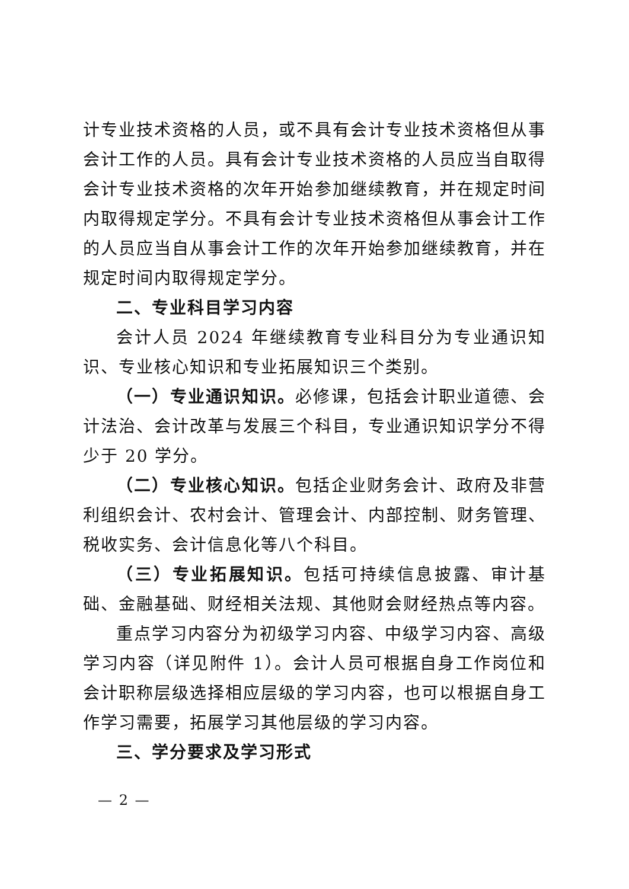计专业技术资格的人员，或不具有会计专业技术资格但从事会计工作的人员。具有会计专业技术资格的人员应当自取得会计专业技术资格的次年开始参加继续教育，并在规定时间内取得规定学分。不具有会计专业技术资格但从事会计工作的人员应当自从事会计工作的次年开始参加继续教育，并在规定时间内取得规定学分。
二、专业科目学习内容
会计人员 2024 年继续教育专业科目分为专业通识知识、专业核心知识和专业拓展知识三个类别。
（一）专业通识知识。必修课，包括会计职业道德、会计法治、会计改革与发展三个科目，专业通识知识学分不得少于 20 学分。
（二）专业核心知识。包括企业财务会计、政府及非营利组织会计、农村会计、管理会计、内部控制、财务管理、税收实务、会计信息化等八个科目。
（三）专业拓展知识。包括可持续信息披露、审计基础、金融基础、财经相关法规、其他财会财经热点等内容。
重点学习内容分为初级学习内容、中级学习内容、高级学习内容（详见附件 1）。会计人员可根据自身工作岗位和会计职称层级选择相应层级的学习内容，也可以根据自身工作学习需要，拓展学习其他层级的学习内容。
三、学分要求及学习形式
— 2 —